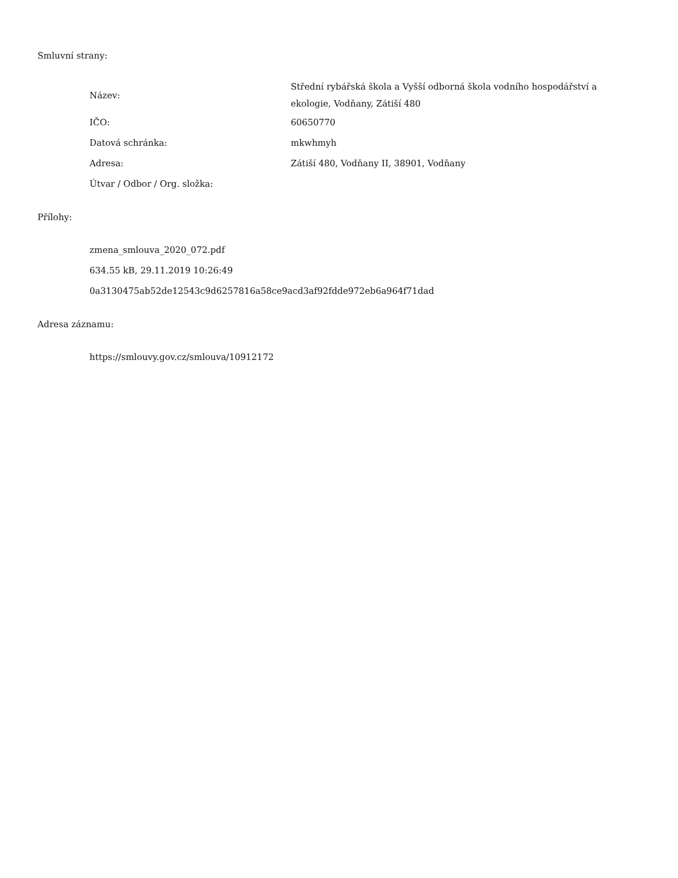Smluvní strany:
| Název: | Střední rybářská škola a Vyšší odborná škola vodního hospodářství a ekologie, Vodňany, Zátiší 480 |
| IČO: | 60650770 |
| Datová schránka: | mkwhmyh |
| Adresa: | Zátiší 480, Vodňany II, 38901, Vodňany |
| Útvar / Odbor / Org. složka: | |
Přílohy:
zmena_smlouva_2020_072.pdf
634.55 kB, 29.11.2019 10:26:49
0a3130475ab52de12543c9d6257816a58ce9acd3af92fdde972eb6a964f71dad
Adresa záznamu:
https://smlouvy.gov.cz/smlouva/10912172